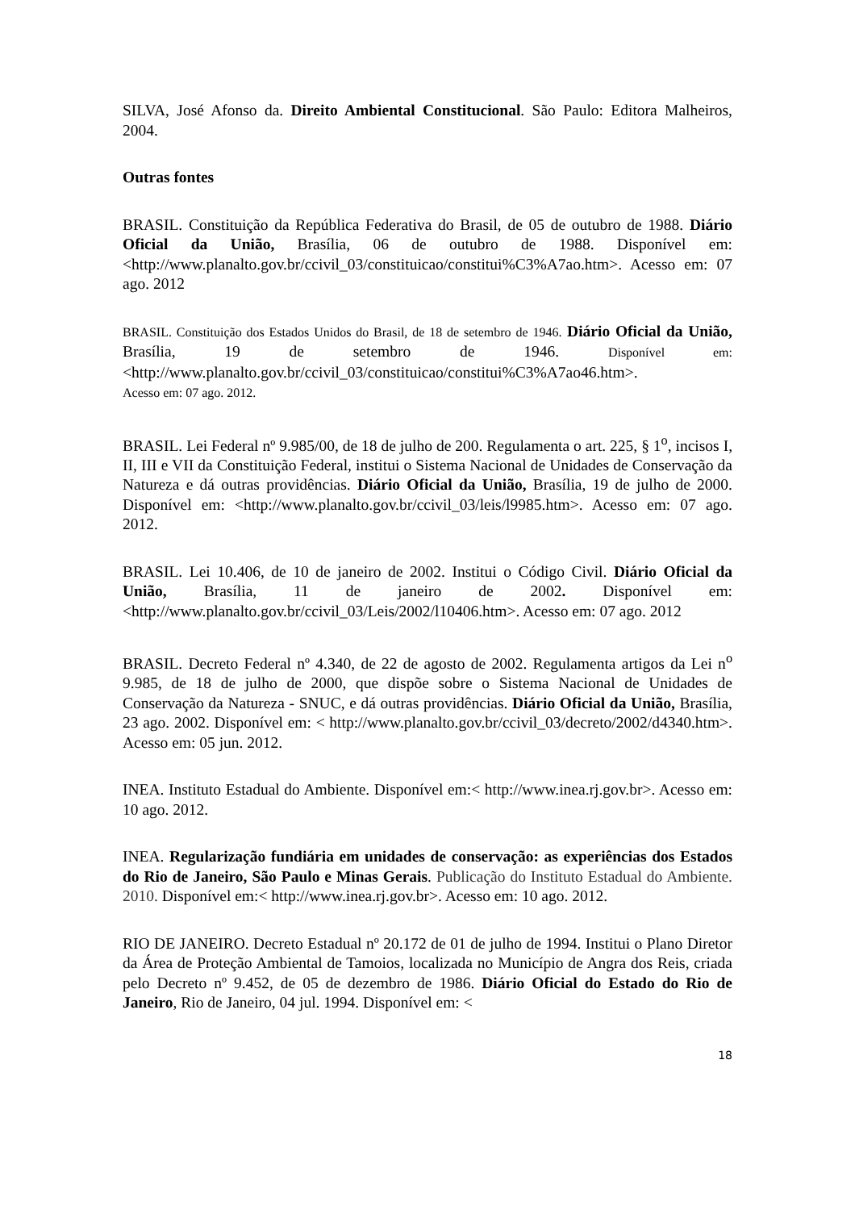SILVA, José Afonso da. Direito Ambiental Constitucional. São Paulo: Editora Malheiros, 2004.
Outras fontes
BRASIL. Constituição da República Federativa do Brasil, de 05 de outubro de 1988. Diário Oficial da União, Brasília, 06 de outubro de 1988. Disponível em: <http://www.planalto.gov.br/ccivil_03/constituicao/constitui%C3%A7ao.htm>. Acesso em: 07 ago. 2012
BRASIL. Constituição dos Estados Unidos do Brasil, de 18 de setembro de 1946. Diário Oficial da União, Brasília, 19 de setembro de 1946. Disponível em: <http://www.planalto.gov.br/ccivil_03/constituicao/constitui%C3%A7ao46.htm>.
Acesso em: 07 ago. 2012.
BRASIL. Lei Federal nº 9.985/00, de 18 de julho de 200. Regulamenta o art. 225, § 1<sup>o</sup>, incisos I, II, III e VII da Constituição Federal, institui o Sistema Nacional de Unidades de Conservação da Natureza e dá outras providências. Diário Oficial da União, Brasília, 19 de julho de 2000. Disponível em: <http://www.planalto.gov.br/ccivil_03/leis/l9985.htm>. Acesso em: 07 ago. 2012.
BRASIL. Lei 10.406, de 10 de janeiro de 2002. Institui o Código Civil. Diário Oficial da União, Brasília, 11 de janeiro de 2002. Disponível em: <http://www.planalto.gov.br/ccivil_03/Leis/2002/l10406.htm>. Acesso em: 07 ago. 2012
BRASIL. Decreto Federal nº 4.340, de 22 de agosto de 2002. Regulamenta artigos da Lei n<sup>o</sup> 9.985, de 18 de julho de 2000, que dispõe sobre o Sistema Nacional de Unidades de Conservação da Natureza - SNUC, e dá outras providências. Diário Oficial da União, Brasília, 23 ago. 2002. Disponível em: < http://www.planalto.gov.br/ccivil_03/decreto/2002/d4340.htm>. Acesso em: 05 jun. 2012.
INEA. Instituto Estadual do Ambiente. Disponível em:< http://www.inea.rj.gov.br>. Acesso em: 10 ago. 2012.
INEA. Regularização fundiária em unidades de conservação: as experiências dos Estados do Rio de Janeiro, São Paulo e Minas Gerais. Publicação do Instituto Estadual do Ambiente. 2010. Disponível em:< http://www.inea.rj.gov.br>. Acesso em: 10 ago. 2012.
RIO DE JANEIRO. Decreto Estadual nº 20.172 de 01 de julho de 1994. Institui o Plano Diretor da Área de Proteção Ambiental de Tamoios, localizada no Município de Angra dos Reis, criada pelo Decreto nº 9.452, de 05 de dezembro de 1986. Diário Oficial do Estado do Rio de Janeiro, Rio de Janeiro, 04 jul. 1994. Disponível em: <
18